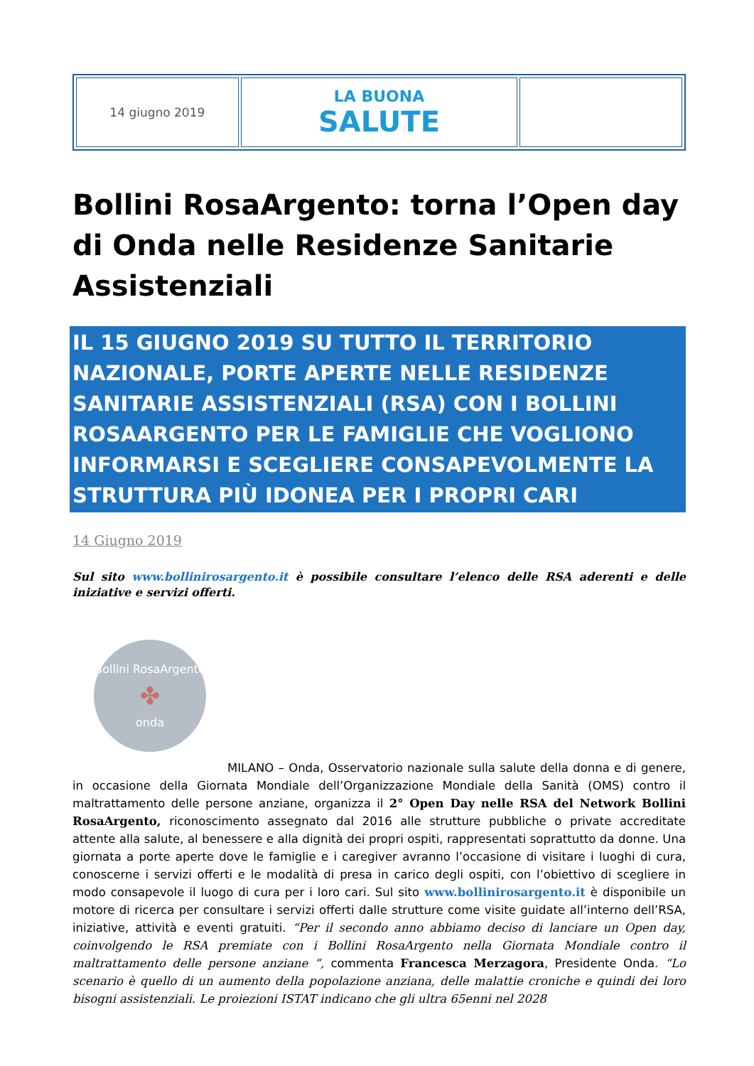| 14 giugno 2019 | LA BUONA SALUTE | |
Bollini RosaArgento: torna l’Open day di Onda nelle Residenze Sanitarie Assistenziali
IL 15 GIUGNO 2019 SU TUTTO IL TERRITORIO NAZIONALE, PORTE APERTE NELLE RESIDENZE SANITARIE ASSISTENZIALI (RSA) CON I BOLLINI ROSAARGENTO PER LE FAMIGLIE CHE VOGLIONO INFORMARSI E SCEGLIERE CONSAPEVOLMENTE LA STRUTTURA PIÙ IDONEA PER I PROPRI CARI
14 Giugno 2019
Sul sito www.bollinirosargento.it è possibile consultare l’elenco delle RSA aderenti e delle iniziative e servizi offerti.
Bollini RosaArgento
✤
onda
MILANO – Onda, Osservatorio nazionale sulla salute della donna e di genere, in occasione della Giornata Mondiale dell’Organizzazione Mondiale della Sanità (OMS) contro il maltrattamento delle persone anziane, organizza il 2° Open Day nelle RSA del Network Bollini RosaArgento, riconoscimento assegnato dal 2016 alle strutture pubbliche o private accreditate attente alla salute, al benessere e alla dignità dei propri ospiti, rappresentati soprattutto da donne. Una giornata a porte aperte dove le famiglie e i caregiver avranno l’occasione di visitare i luoghi di cura, conoscerne i servizi offerti e le modalità di presa in carico degli ospiti, con l’obiettivo di scegliere in modo consapevole il luogo di cura per i loro cari. Sul sito www.bollinirosargento.it è disponibile un motore di ricerca per consultare i servizi offerti dalle strutture come visite guidate all’interno dell’RSA, iniziative, attività e eventi gratuiti. “Per il secondo anno abbiamo deciso di lanciare un Open day, coinvolgendo le RSA premiate con i Bollini RosaArgento nella Giornata Mondiale contro il maltrattamento delle persone anziane “, commenta Francesca Merzagora, Presidente Onda. “Lo scenario è quello di un aumento della popolazione anziana, delle malattie croniche e quindi dei loro bisogni assistenziali. Le proiezioni ISTAT indicano che gli ultra 65enni nel 2028